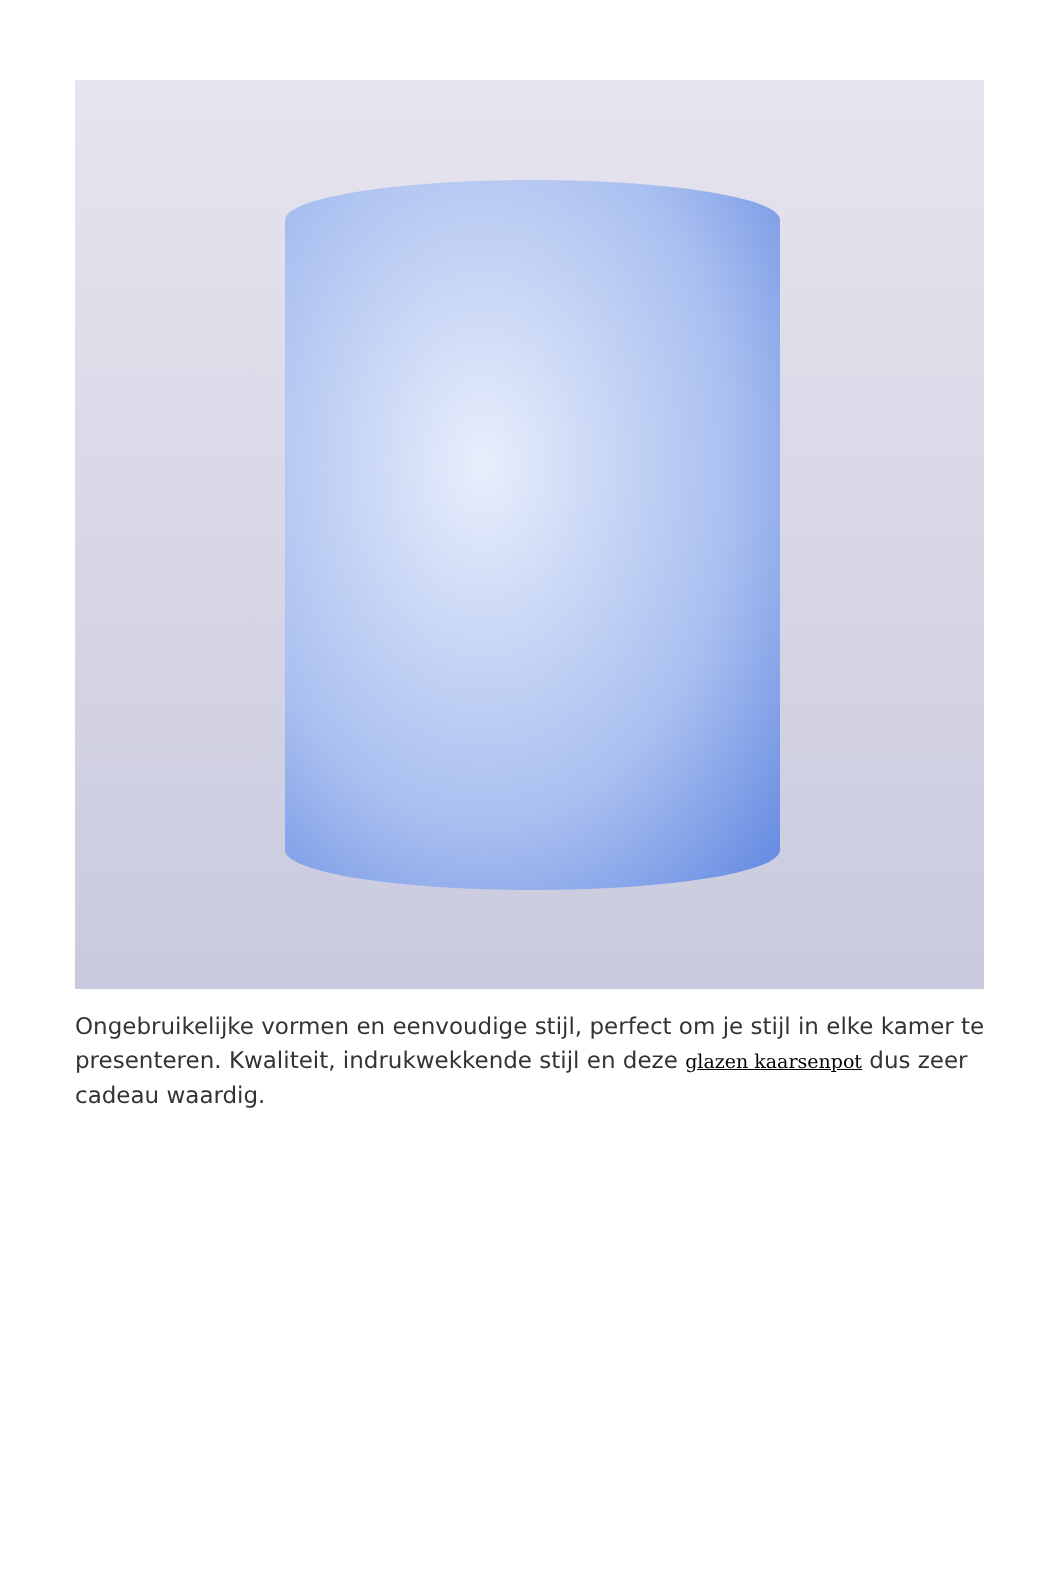Ongebruikelijke vormen en eenvoudige stijl, perfect om je stijl in elke kamer te presenteren. Kwaliteit, indrukwekkende stijl en deze glazen kaarsenpot dus zeer cadeau waardig.